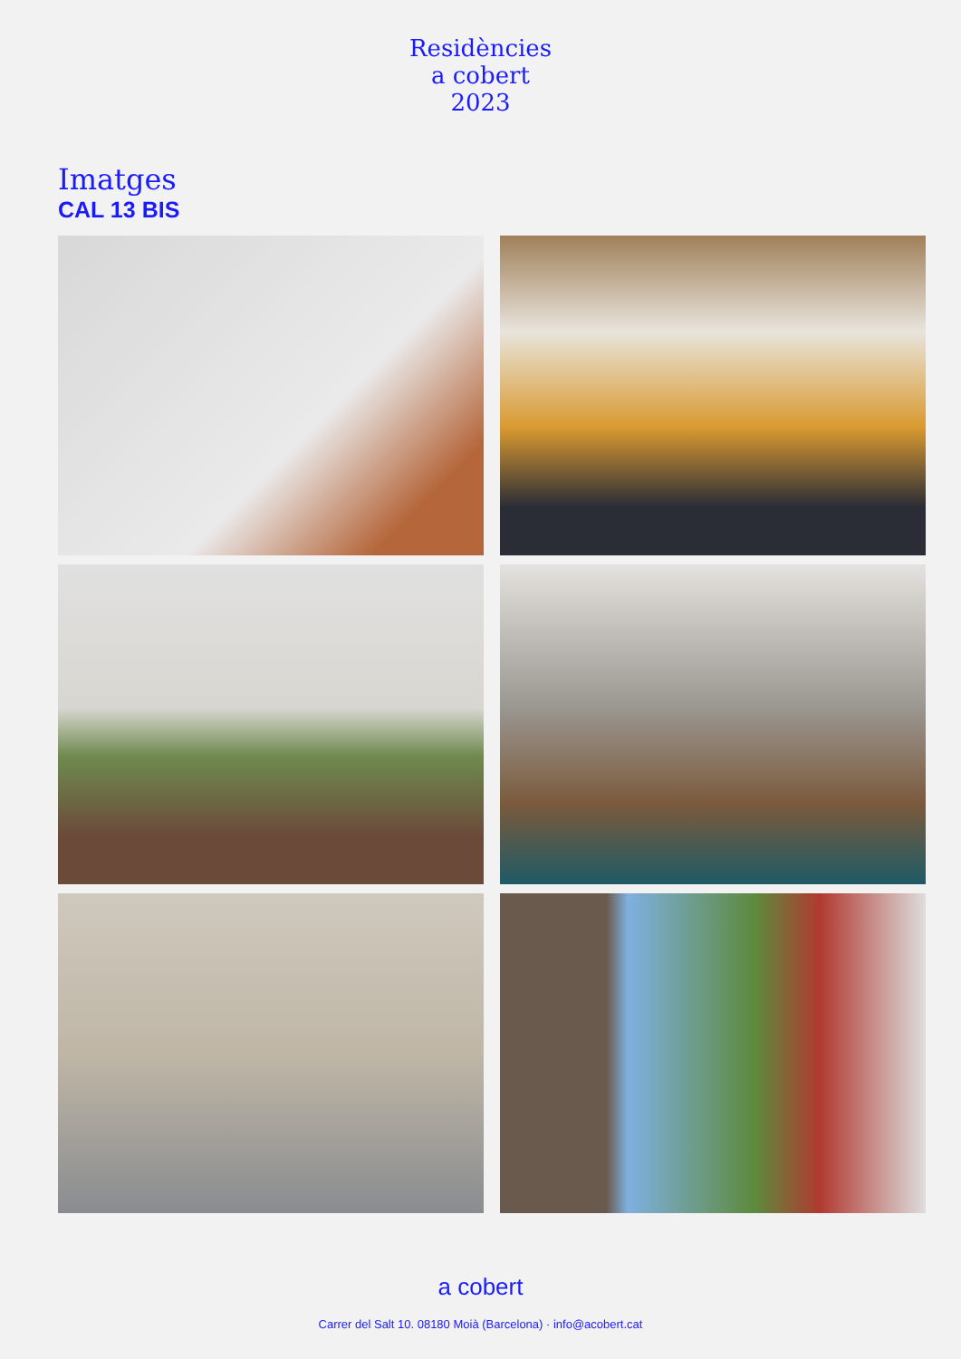Residències
a cobert
2023
Imatges
CAL 13 BIS
a cobert
Carrer del Salt 10. 08180 Moià (Barcelona) · info@acobert.cat